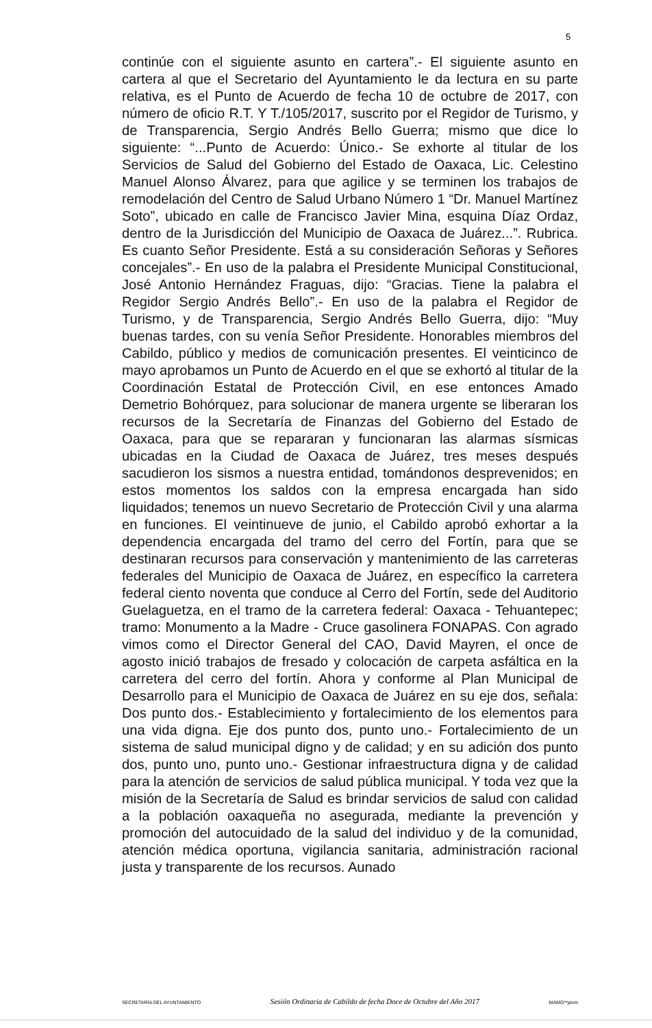5
continúe con el siguiente asunto en cartera”.- El siguiente asunto en cartera al que el Secretario del Ayuntamiento le da lectura en su parte relativa, es el Punto de Acuerdo de fecha 10 de octubre de 2017, con número de oficio R.T. Y T./105/2017, suscrito por el Regidor de Turismo, y de Transparencia, Sergio Andrés Bello Guerra; mismo que dice lo siguiente: “...Punto de Acuerdo: Único.- Se exhorte al titular de los Servicios de Salud del Gobierno del Estado de Oaxaca, Lic. Celestino Manuel Alonso Álvarez, para que agilice y se terminen los trabajos de remodelación del Centro de Salud Urbano Número 1 “Dr. Manuel Martínez Soto”, ubicado en calle de Francisco Javier Mina, esquina Díaz Ordaz, dentro de la Jurisdicción del Municipio de Oaxaca de Juárez...”. Rubrica. Es cuanto Señor Presidente. Está a su consideración Señoras y Señores concejales”.- En uso de la palabra el Presidente Municipal Constitucional, José Antonio Hernández Fraguas, dijo: “Gracias. Tiene la palabra el Regidor Sergio Andrés Bello”.- En uso de la palabra el Regidor de Turismo, y de Transparencia, Sergio Andrés Bello Guerra, dijo: “Muy buenas tardes, con su venía Señor Presidente. Honorables miembros del Cabildo, público y medios de comunicación presentes. El veinticinco de mayo aprobamos un Punto de Acuerdo en el que se exhortó al titular de la Coordinación Estatal de Protección Civil, en ese entonces Amado Demetrio Bohórquez, para solucionar de manera urgente se liberaran los recursos de la Secretaría de Finanzas del Gobierno del Estado de Oaxaca, para que se repararan y funcionaran las alarmas sísmicas ubicadas en la Ciudad de Oaxaca de Juárez, tres meses después sacudieron los sismos a nuestra entidad, tomándonos desprevenidos; en estos momentos los saldos con la empresa encargada han sido liquidados; tenemos un nuevo Secretario de Protección Civil y una alarma en funciones. El veintinueve de junio, el Cabildo aprobó exhortar a la dependencia encargada del tramo del cerro del Fortín, para que se destinaran recursos para conservación y mantenimiento de las carreteras federales del Municipio de Oaxaca de Juárez, en específico la carretera federal ciento noventa que conduce al Cerro del Fortín, sede del Auditorio Guelaguetza, en el tramo de la carretera federal: Oaxaca - Tehuantepec; tramo: Monumento a la Madre - Cruce gasolinera FONAPAS. Con agrado vimos como el Director General del CAO, David Mayren, el once de agosto inició trabajos de fresado y colocación de carpeta asfáltica en la carretera del cerro del fortín. Ahora y conforme al Plan Municipal de Desarrollo para el Municipio de Oaxaca de Juárez en su eje dos, señala: Dos punto dos.- Establecimiento y fortalecimiento de los elementos para una vida digna. Eje dos punto dos, punto uno.- Fortalecimiento de un sistema de salud municipal digno y de calidad; y en su adición dos punto dos, punto uno, punto uno.- Gestionar infraestructura digna y de calidad para la atención de servicios de salud pública municipal. Y toda vez que la misión de la Secretaría de Salud es brindar servicios de salud con calidad a la población oaxaqueña no asegurada, mediante la prevención y promoción del autocuidado de la salud del individuo y de la comunidad, atención médica oportuna, vigilancia sanitaria, administración racional justa y transparente de los recursos. Aunado
SECRETARÍA DEL AYUNTAMIENTO Sesión Ordinaria de Cabildo de fecha Doce de Octubre del Año 2017 MAMG**janm